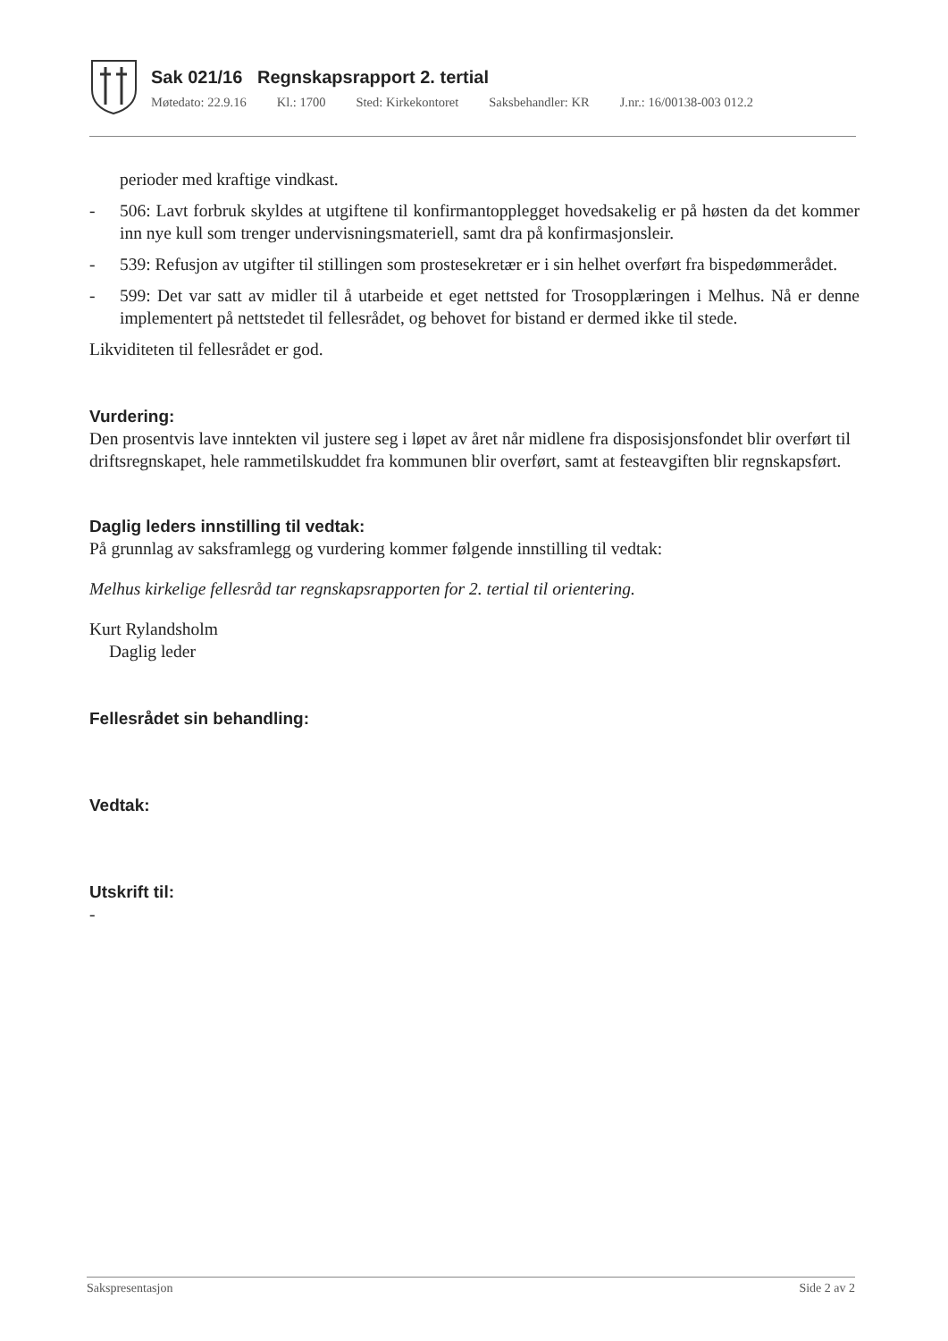Sak 021/16 Regnskapsrapport 2. tertial
Møtedato: 22.9.16 Kl.: 1700 Sted: Kirkekontoret Saksbehandler: KR J.nr.: 16/00138-003 012.2
perioder med kraftige vindkast.
- 506: Lavt forbruk skyldes at utgiftene til konfirmantopplegget hovedsakelig er på høsten da det kommer inn nye kull som trenger undervisningsmateriell, samt dra på konfirmasjonsleir.
- 539: Refusjon av utgifter til stillingen som prostesekretær er i sin helhet overført fra bispedømmerådet.
- 599: Det var satt av midler til å utarbeide et eget nettsted for Trosopplæringen i Melhus. Nå er denne implementert på nettstedet til fellesrådet, og behovet for bistand er dermed ikke til stede.
Likviditeten til fellesrådet er god.
Vurdering:
Den prosentvis lave inntekten vil justere seg i løpet av året når midlene fra disposisjonsfondet blir overført til driftsregnskapet, hele rammetilskuddet fra kommunen blir overført, samt at festeavgiften blir regnskapsført.
Daglig leders innstilling til vedtak:
På grunnlag av saksframlegg og vurdering kommer følgende innstilling til vedtak:
Melhus kirkelige fellesråd tar regnskapsrapporten for 2. tertial til orientering.
Kurt Rylandsholm
Daglig leder
Fellesrådet sin behandling:
Vedtak:
Utskrift til:
-
Sakspresentasjon Side 2 av 2